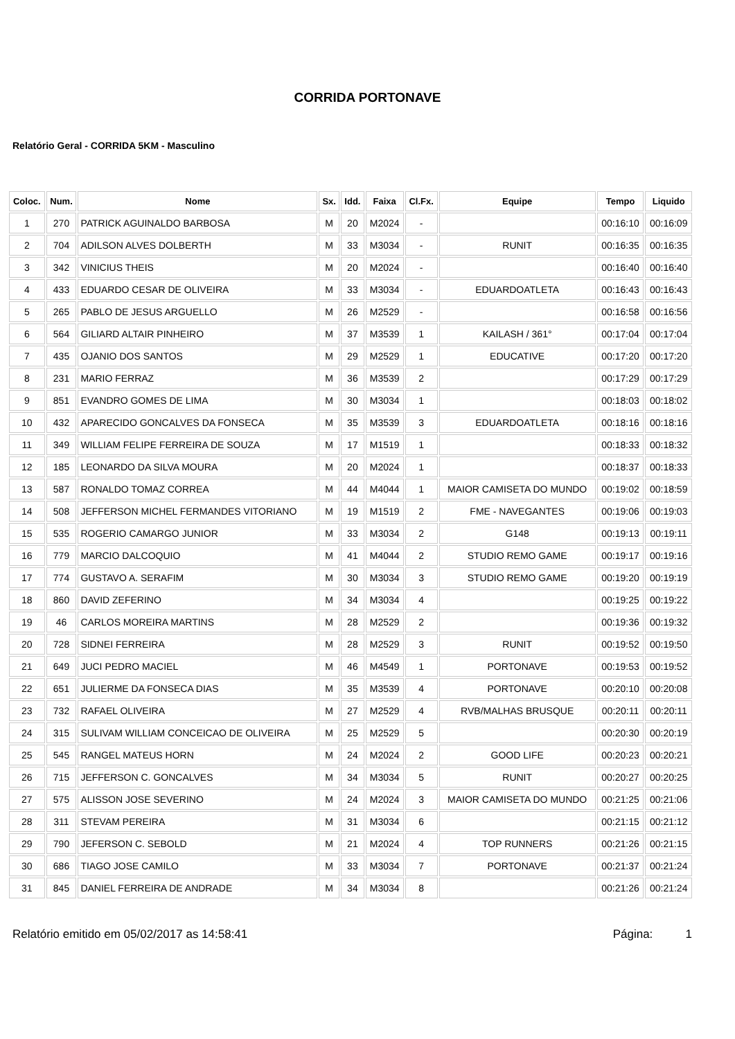CORRIDA PORTONAVE
Relatório Geral - CORRIDA 5KM - Masculino
| Coloc. | Num. | Nome | Sx. | Idd. | Faixa | Cl.Fx. | Equipe | Tempo | Liquido |
| --- | --- | --- | --- | --- | --- | --- | --- | --- | --- |
| 1 | 270 | PATRICK AGUINALDO BARBOSA | M | 20 | M2024 | - | | 00:16:10 | 00:16:09 |
| 2 | 704 | ADILSON ALVES DOLBERTH | M | 33 | M3034 | - | RUNIT | 00:16:35 | 00:16:35 |
| 3 | 342 | VINICIUS THEIS | M | 20 | M2024 | - | | 00:16:40 | 00:16:40 |
| 4 | 433 | EDUARDO CESAR DE OLIVEIRA | M | 33 | M3034 | - | EDUARDOATLETA | 00:16:43 | 00:16:43 |
| 5 | 265 | PABLO DE JESUS ARGUELLO | M | 26 | M2529 | - | | 00:16:58 | 00:16:56 |
| 6 | 564 | GILIARD ALTAIR PINHEIRO | M | 37 | M3539 | 1 | KAILASH / 361° | 00:17:04 | 00:17:04 |
| 7 | 435 | OJANIO DOS SANTOS | M | 29 | M2529 | 1 | EDUCATIVE | 00:17:20 | 00:17:20 |
| 8 | 231 | MARIO FERRAZ | M | 36 | M3539 | 2 | | 00:17:29 | 00:17:29 |
| 9 | 851 | EVANDRO GOMES DE LIMA | M | 30 | M3034 | 1 | | 00:18:03 | 00:18:02 |
| 10 | 432 | APARECIDO GONCALVES DA FONSECA | M | 35 | M3539 | 3 | EDUARDOATLETA | 00:18:16 | 00:18:16 |
| 11 | 349 | WILLIAM FELIPE FERREIRA DE SOUZA | M | 17 | M1519 | 1 | | 00:18:33 | 00:18:32 |
| 12 | 185 | LEONARDO DA SILVA MOURA | M | 20 | M2024 | 1 | | 00:18:37 | 00:18:33 |
| 13 | 587 | RONALDO TOMAZ CORREA | M | 44 | M4044 | 1 | MAIOR CAMISETA DO MUNDO | 00:19:02 | 00:18:59 |
| 14 | 508 | JEFFERSON MICHEL FERMANDES VITORIANO | M | 19 | M1519 | 2 | FME - NAVEGANTES | 00:19:06 | 00:19:03 |
| 15 | 535 | ROGERIO CAMARGO JUNIOR | M | 33 | M3034 | 2 | G148 | 00:19:13 | 00:19:11 |
| 16 | 779 | MARCIO DALCOQUIO | M | 41 | M4044 | 2 | STUDIO REMO GAME | 00:19:17 | 00:19:16 |
| 17 | 774 | GUSTAVO A. SERAFIM | M | 30 | M3034 | 3 | STUDIO REMO GAME | 00:19:20 | 00:19:19 |
| 18 | 860 | DAVID ZEFERINO | M | 34 | M3034 | 4 | | 00:19:25 | 00:19:22 |
| 19 | 46 | CARLOS MOREIRA MARTINS | M | 28 | M2529 | 2 | | 00:19:36 | 00:19:32 |
| 20 | 728 | SIDNEI FERREIRA | M | 28 | M2529 | 3 | RUNIT | 00:19:52 | 00:19:50 |
| 21 | 649 | JUCI PEDRO MACIEL | M | 46 | M4549 | 1 | PORTONAVE | 00:19:53 | 00:19:52 |
| 22 | 651 | JULIERME DA FONSECA DIAS | M | 35 | M3539 | 4 | PORTONAVE | 00:20:10 | 00:20:08 |
| 23 | 732 | RAFAEL OLIVEIRA | M | 27 | M2529 | 4 | RVB/MALHAS BRUSQUE | 00:20:11 | 00:20:11 |
| 24 | 315 | SULIVAM WILLIAM CONCEICAO DE OLIVEIRA | M | 25 | M2529 | 5 | | 00:20:30 | 00:20:19 |
| 25 | 545 | RANGEL MATEUS HORN | M | 24 | M2024 | 2 | GOOD LIFE | 00:20:23 | 00:20:21 |
| 26 | 715 | JEFFERSON C. GONCALVES | M | 34 | M3034 | 5 | RUNIT | 00:20:27 | 00:20:25 |
| 27 | 575 | ALISSON JOSE SEVERINO | M | 24 | M2024 | 3 | MAIOR CAMISETA DO MUNDO | 00:21:25 | 00:21:06 |
| 28 | 311 | STEVAM PEREIRA | M | 31 | M3034 | 6 | | 00:21:15 | 00:21:12 |
| 29 | 790 | JEFERSON C. SEBOLD | M | 21 | M2024 | 4 | TOP RUNNERS | 00:21:26 | 00:21:15 |
| 30 | 686 | TIAGO JOSE CAMILO | M | 33 | M3034 | 7 | PORTONAVE | 00:21:37 | 00:21:24 |
| 31 | 845 | DANIEL FERREIRA DE ANDRADE | M | 34 | M3034 | 8 | | 00:21:26 | 00:21:24 |
Relatório emitido em 05/02/2017 as 14:58:41 Página: 1